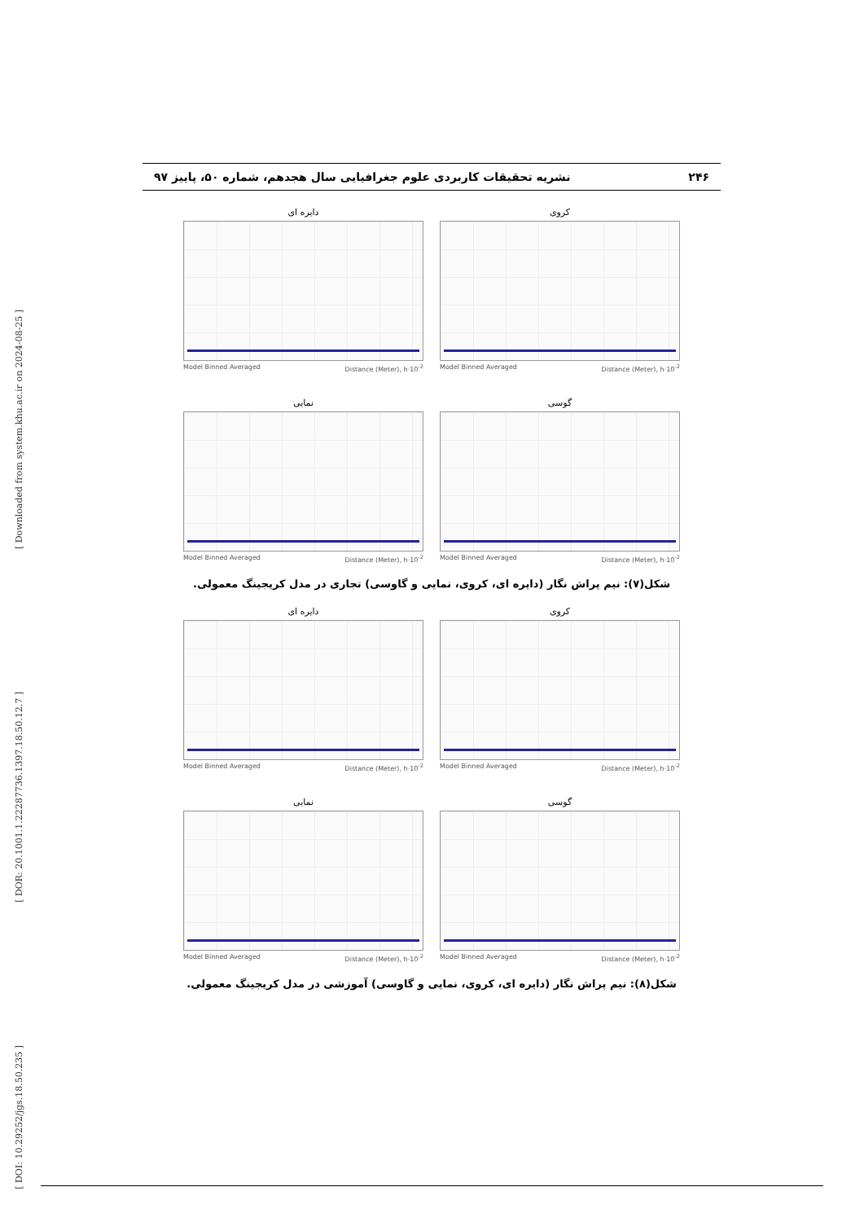[ Downloaded from system.khu.ac.ir on 2024-08-25 ]
[ DOR: 20.1001.1.22287736.1397.18.50.12.7 ]
[ DOI: 10.29252/jgs.18.50.235 ]
۲۴۶ نشریه تحقیقات کاربردی علوم جغرافیایی سال هجدهم، شماره ۵۰، پاییز ۹۷
کروی
Model Binned Averaged Distance (Meter), h·10<sup>-2</sup>
دایره ای
Model Binned Averaged Distance (Meter), h·10<sup>-2</sup>
گوسی
Model Binned Averaged Distance (Meter), h·10<sup>-2</sup>
نمایی
Model Binned Averaged Distance (Meter), h·10<sup>-2</sup>
شکل(۷): نیم پراش نگار (دایره ای، کروی، نمایی و گاوسی) تجاری در مدل کریجینگ معمولی.
کروی
Model Binned Averaged Distance (Meter), h·10<sup>-2</sup>
دایره ای
Model Binned Averaged Distance (Meter), h·10<sup>-2</sup>
گوسی
Model Binned Averaged Distance (Meter), h·10<sup>-2</sup>
نمایی
Model Binned Averaged Distance (Meter), h·10<sup>-2</sup>
شکل(۸): نیم پراش نگار (دایره ای، کروی، نمایی و گاوسی) آموزشی در مدل کریجینگ معمولی.